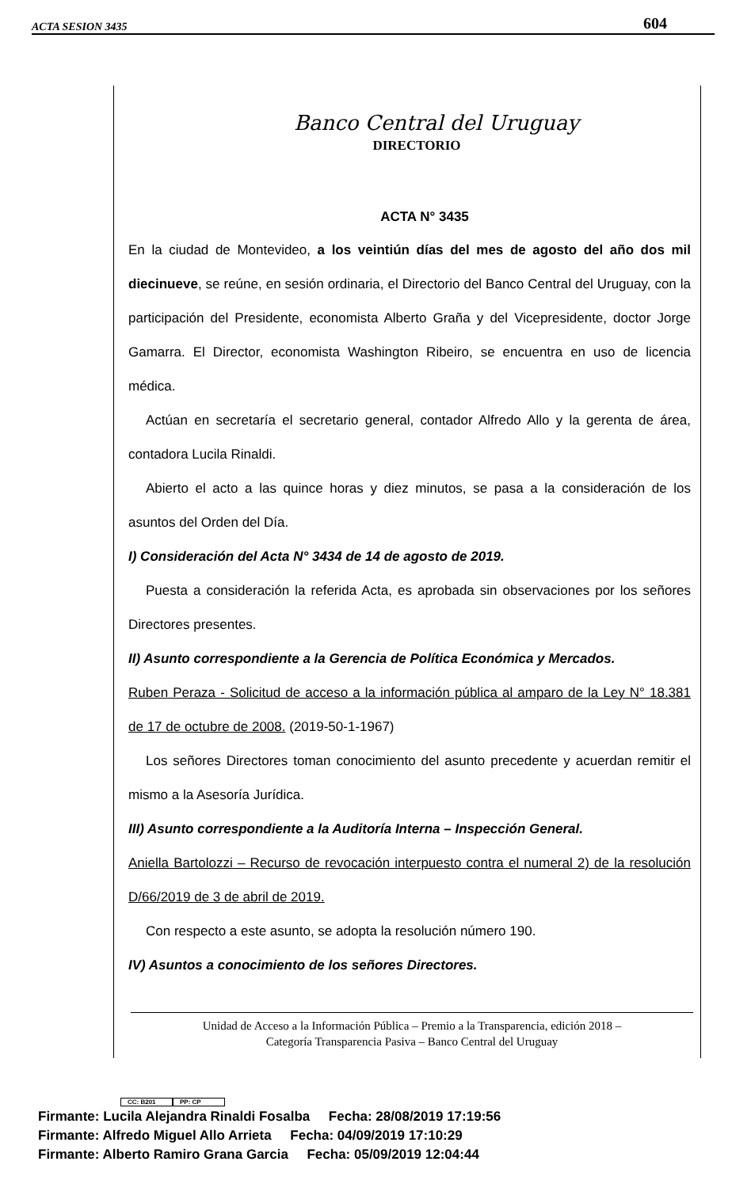ACTA SESION 3435 604
Banco Central del Uruguay
DIRECTORIO
ACTA N° 3435
En la ciudad de Montevideo, a los veintiún días del mes de agosto del año dos mil diecinueve, se reúne, en sesión ordinaria, el Directorio del Banco Central del Uruguay, con la participación del Presidente, economista Alberto Graña y del Vicepresidente, doctor Jorge Gamarra. El Director, economista Washington Ribeiro, se encuentra en uso de licencia médica.
Actúan en secretaría el secretario general, contador Alfredo Allo y la gerenta de área, contadora Lucila Rinaldi.
Abierto el acto a las quince horas y diez minutos, se pasa a la consideración de los asuntos del Orden del Día.
I) Consideración del Acta N° 3434 de 14 de agosto de 2019.
Puesta a consideración la referida Acta, es aprobada sin observaciones por los señores Directores presentes.
II) Asunto correspondiente a la Gerencia de Política Económica y Mercados.
Ruben Peraza - Solicitud de acceso a la información pública al amparo de la Ley N° 18.381 de 17 de octubre de 2008. (2019-50-1-1967)
Los señores Directores toman conocimiento del asunto precedente y acuerdan remitir el mismo a la Asesoría Jurídica.
III) Asunto correspondiente a la Auditoría Interna – Inspección General.
Aniella Bartolozzi – Recurso de revocación interpuesto contra el numeral 2) de la resolución D/66/2019 de 3 de abril de 2019.
Con respecto a este asunto, se adopta la resolución número 190.
IV) Asuntos a conocimiento de los señores Directores.
Unidad de Acceso a la Información Pública – Premio a la Transparencia, edición 2018 –
Categoría Transparencia Pasiva – Banco Central del Uruguay
CC: B201 PP: CP
Firmante: Lucila Alejandra Rinaldi Fosalba Fecha: 28/08/2019 17:19:56
Firmante: Alfredo Miguel Allo Arrieta Fecha: 04/09/2019 17:10:29
Firmante: Alberto Ramiro Grana Garcia Fecha: 05/09/2019 12:04:44